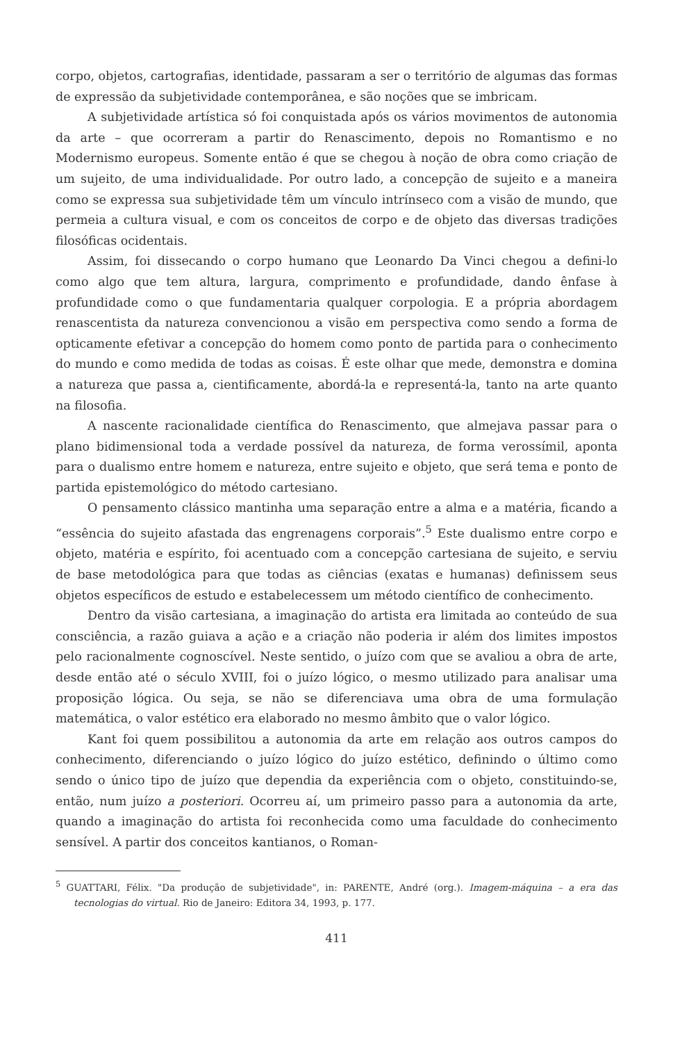corpo, objetos, cartografias, identidade, passaram a ser o território de algumas das formas de expressão da subjetividade contemporânea, e são noções que se imbricam.
A subjetividade artística só foi conquistada após os vários movimentos de autonomia da arte – que ocorreram a partir do Renascimento, depois no Romantismo e no Modernismo europeus. Somente então é que se chegou à noção de obra como criação de um sujeito, de uma individualidade. Por outro lado, a concepção de sujeito e a maneira como se expressa sua subjetividade têm um vínculo intrínseco com a visão de mundo, que permeia a cultura visual, e com os conceitos de corpo e de objeto das diversas tradições filosóficas ocidentais.
Assim, foi dissecando o corpo humano que Leonardo Da Vinci chegou a defini-lo como algo que tem altura, largura, comprimento e profundidade, dando ênfase à profundidade como o que fundamentaria qualquer corpologia. E a própria abordagem renascentista da natureza convencionou a visão em perspectiva como sendo a forma de opticamente efetivar a concepção do homem como ponto de partida para o conhecimento do mundo e como medida de todas as coisas. É este olhar que mede, demonstra e domina a natureza que passa a, cientificamente, abordá-la e representá-la, tanto na arte quanto na filosofia.
A nascente racionalidade científica do Renascimento, que almejava passar para o plano bidimensional toda a verdade possível da natureza, de forma verossímil, aponta para o dualismo entre homem e natureza, entre sujeito e objeto, que será tema e ponto de partida epistemológico do método cartesiano.
O pensamento clássico mantinha uma separação entre a alma e a matéria, ficando a “essência do sujeito afastada das engrenagens corporais”.<sup>5</sup> Este dualismo entre corpo e objeto, matéria e espírito, foi acentuado com a concepção cartesiana de sujeito, e serviu de base metodológica para que todas as ciências (exatas e humanas) definissem seus objetos específicos de estudo e estabelecessem um método científico de conhecimento.
Dentro da visão cartesiana, a imaginação do artista era limitada ao conteúdo de sua consciência, a razão guiava a ação e a criação não poderia ir além dos limites impostos pelo racionalmente cognoscível. Neste sentido, o juízo com que se avaliou a obra de arte, desde então até o século XVIII, foi o juízo lógico, o mesmo utilizado para analisar uma proposição lógica. Ou seja, se não se diferenciava uma obra de uma formulação matemática, o valor estético era elaborado no mesmo âmbito que o valor lógico.
Kant foi quem possibilitou a autonomia da arte em relação aos outros campos do conhecimento, diferenciando o juízo lógico do juízo estético, definindo o último como sendo o único tipo de juízo que dependia da experiência com o objeto, constituindo-se, então, num juízo a posteriori. Ocorreu aí, um primeiro passo para a autonomia da arte, quando a imaginação do artista foi reconhecida como uma faculdade do conhecimento sensível. A partir dos conceitos kantianos, o Roman-
<sup>5</sup> GUATTARI, Félix. "Da produção de subjetividade", in: PARENTE, André (org.). Imagem-máquina – a era das tecnologias do virtual. Rio de Janeiro: Editora 34, 1993, p. 177.
411